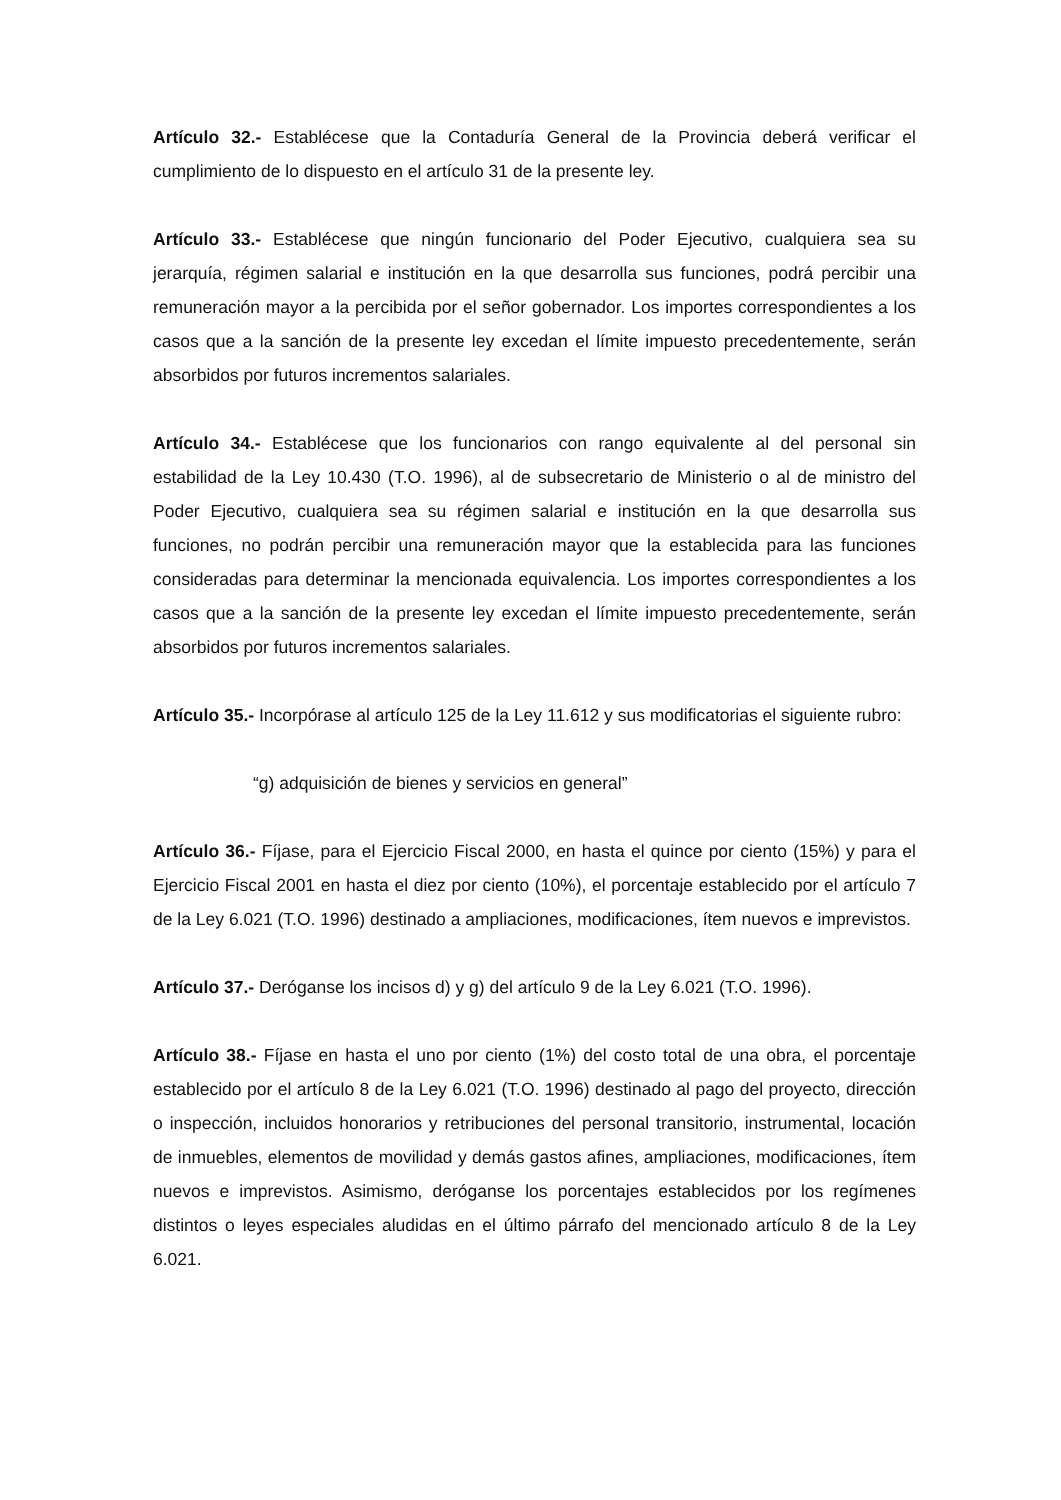Artículo 32.- Establécese que la Contaduría General de la Provincia deberá verificar el cumplimiento de lo dispuesto en el artículo 31 de la presente ley.
Artículo 33.- Establécese que ningún funcionario del Poder Ejecutivo, cualquiera sea su jerarquía, régimen salarial e institución en la que desarrolla sus funciones, podrá percibir una remuneración mayor a la percibida por el señor gobernador. Los importes correspondientes a los casos que a la sanción de la presente ley excedan el límite impuesto precedentemente, serán absorbidos por futuros incrementos salariales.
Artículo 34.- Establécese que los funcionarios con rango equivalente al del personal sin estabilidad de la Ley 10.430 (T.O. 1996), al de subsecretario de Ministerio o al de ministro del Poder Ejecutivo, cualquiera sea su régimen salarial e institución en la que desarrolla sus funciones, no podrán percibir una remuneración mayor que la establecida para las funciones consideradas para determinar la mencionada equivalencia. Los importes correspondientes a los casos que a la sanción de la presente ley excedan el límite impuesto precedentemente, serán absorbidos por futuros incrementos salariales.
Artículo 35.- Incorpórase al artículo 125 de la Ley 11.612 y sus modificatorias el siguiente rubro:
“g) adquisición de bienes y servicios en general”
Artículo 36.- Fíjase, para el Ejercicio Fiscal 2000, en hasta el quince por ciento (15%) y para el Ejercicio Fiscal 2001 en hasta el diez por ciento (10%), el porcentaje establecido por el artículo 7 de la Ley 6.021 (T.O. 1996) destinado a ampliaciones, modificaciones, ítem nuevos e imprevistos.
Artículo 37.- Deróganse los incisos d) y g) del artículo 9 de la Ley 6.021 (T.O. 1996).
Artículo 38.- Fíjase en hasta el uno por ciento (1%) del costo total de una obra, el porcentaje establecido por el artículo 8 de la Ley 6.021 (T.O. 1996) destinado al pago del proyecto, dirección o inspección, incluidos honorarios y retribuciones del personal transitorio, instrumental, locación de inmuebles, elementos de movilidad y demás gastos afines, ampliaciones, modificaciones, ítem nuevos e imprevistos. Asimismo, deróganse los porcentajes establecidos por los regímenes distintos o leyes especiales aludidas en el último párrafo del mencionado artículo 8 de la Ley 6.021.